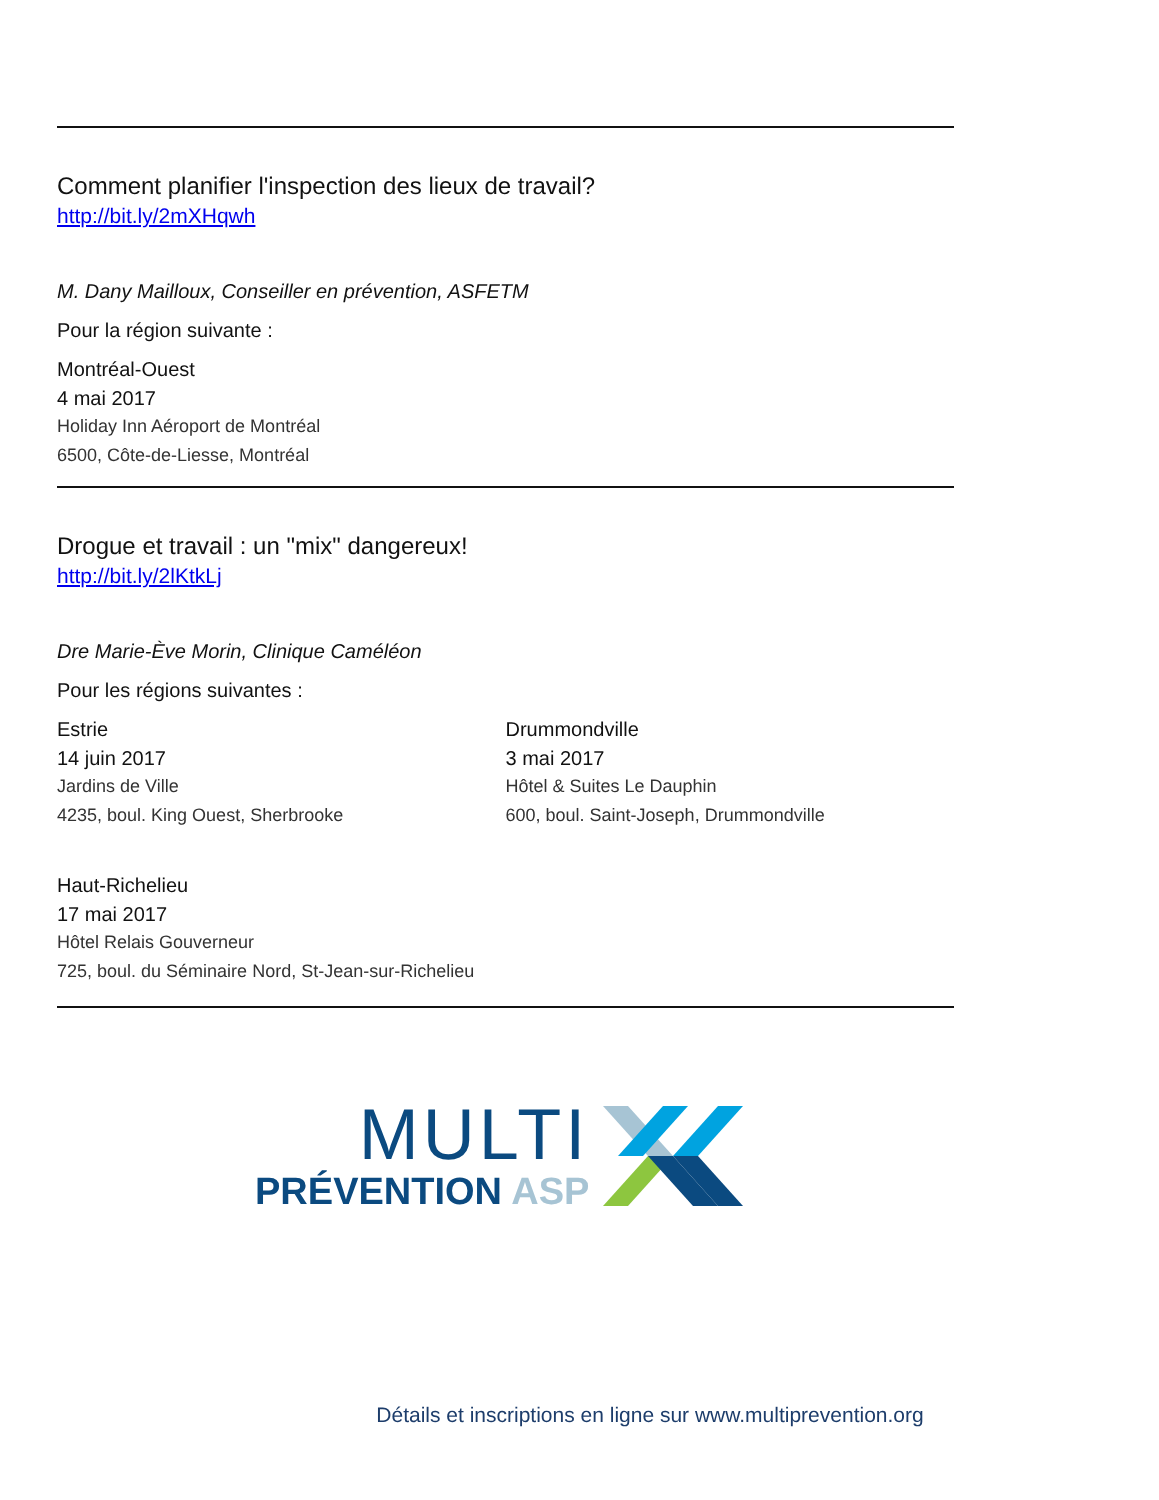Comment planifier l'inspection des lieux de travail?
http://bit.ly/2mXHqwh
M. Dany Mailloux, Conseiller en prévention, ASFETM
Pour la région suivante :
Montréal-Ouest
4 mai 2017
Holiday Inn Aéroport de Montréal
6500, Côte-de-Liesse, Montréal
Drogue et travail : un "mix" dangereux!
http://bit.ly/2lKtkLj
Dre Marie-Ève Morin, Clinique Caméléon
Pour les régions suivantes :
Estrie
14 juin 2017
Jardins de Ville
4235, boul. King Ouest, Sherbrooke
Drummondville
3 mai 2017
Hôtel & Suites Le Dauphin
600, boul. Saint-Joseph, Drummondville
Haut-Richelieu
17 mai 2017
Hôtel Relais Gouverneur
725, boul. du Séminaire Nord, St-Jean-sur-Richelieu
MULTI
PRÉVENTION ASP
Détails et inscriptions en ligne sur www.multiprevention.org